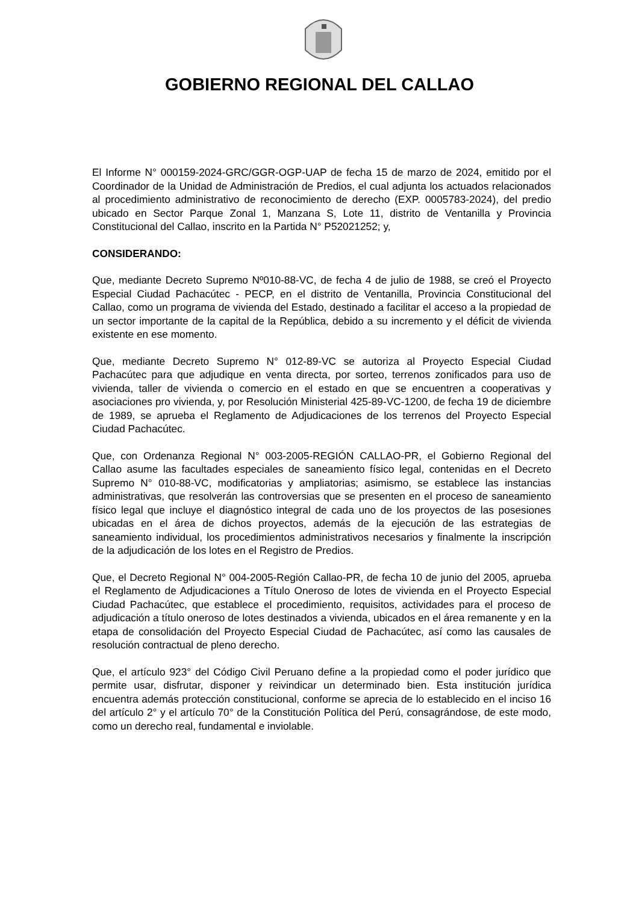GOBIERNO REGIONAL DEL CALLAO
El Informe N° 000159-2024-GRC/GGR-OGP-UAP de fecha 15 de marzo de 2024, emitido por el Coordinador de la Unidad de Administración de Predios, el cual adjunta los actuados relacionados al procedimiento administrativo de reconocimiento de derecho (EXP. 0005783-2024), del predio ubicado en Sector Parque Zonal 1, Manzana S, Lote 11, distrito de Ventanilla y Provincia Constitucional del Callao, inscrito en la Partida N° P52021252; y,
CONSIDERANDO:
Que, mediante Decreto Supremo Nº010-88-VC, de fecha 4 de julio de 1988, se creó el Proyecto Especial Ciudad Pachacútec - PECP, en el distrito de Ventanilla, Provincia Constitucional del Callao, como un programa de vivienda del Estado, destinado a facilitar el acceso a la propiedad de un sector importante de la capital de la República, debido a su incremento y el déficit de vivienda existente en ese momento.
Que, mediante Decreto Supremo N° 012-89-VC se autoriza al Proyecto Especial Ciudad Pachacútec para que adjudique en venta directa, por sorteo, terrenos zonificados para uso de vivienda, taller de vivienda o comercio en el estado en que se encuentren a cooperativas y asociaciones pro vivienda, y, por Resolución Ministerial 425-89-VC-1200, de fecha 19 de diciembre de 1989, se aprueba el Reglamento de Adjudicaciones de los terrenos del Proyecto Especial Ciudad Pachacútec.
Que, con Ordenanza Regional N° 003-2005-REGIÓN CALLAO-PR, el Gobierno Regional del Callao asume las facultades especiales de saneamiento físico legal, contenidas en el Decreto Supremo N° 010-88-VC, modificatorias y ampliatorias; asimismo, se establece las instancias administrativas, que resolverán las controversias que se presenten en el proceso de saneamiento físico legal que incluye el diagnóstico integral de cada uno de los proyectos de las posesiones ubicadas en el área de dichos proyectos, además de la ejecución de las estrategias de saneamiento individual, los procedimientos administrativos necesarios y finalmente la inscripción de la adjudicación de los lotes en el Registro de Predios.
Que, el Decreto Regional N° 004-2005-Región Callao-PR, de fecha 10 de junio del 2005, aprueba el Reglamento de Adjudicaciones a Título Oneroso de lotes de vivienda en el Proyecto Especial Ciudad Pachacútec, que establece el procedimiento, requisitos, actividades para el proceso de adjudicación a título oneroso de lotes destinados a vivienda, ubicados en el área remanente y en la etapa de consolidación del Proyecto Especial Ciudad de Pachacútec, así como las causales de resolución contractual de pleno derecho.
Que, el artículo 923° del Código Civil Peruano define a la propiedad como el poder jurídico que permite usar, disfrutar, disponer y reivindicar un determinado bien. Esta institución jurídica encuentra además protección constitucional, conforme se aprecia de lo establecido en el inciso 16 del artículo 2° y el artículo 70° de la Constitución Política del Perú, consagrándose, de este modo, como un derecho real, fundamental e inviolable.